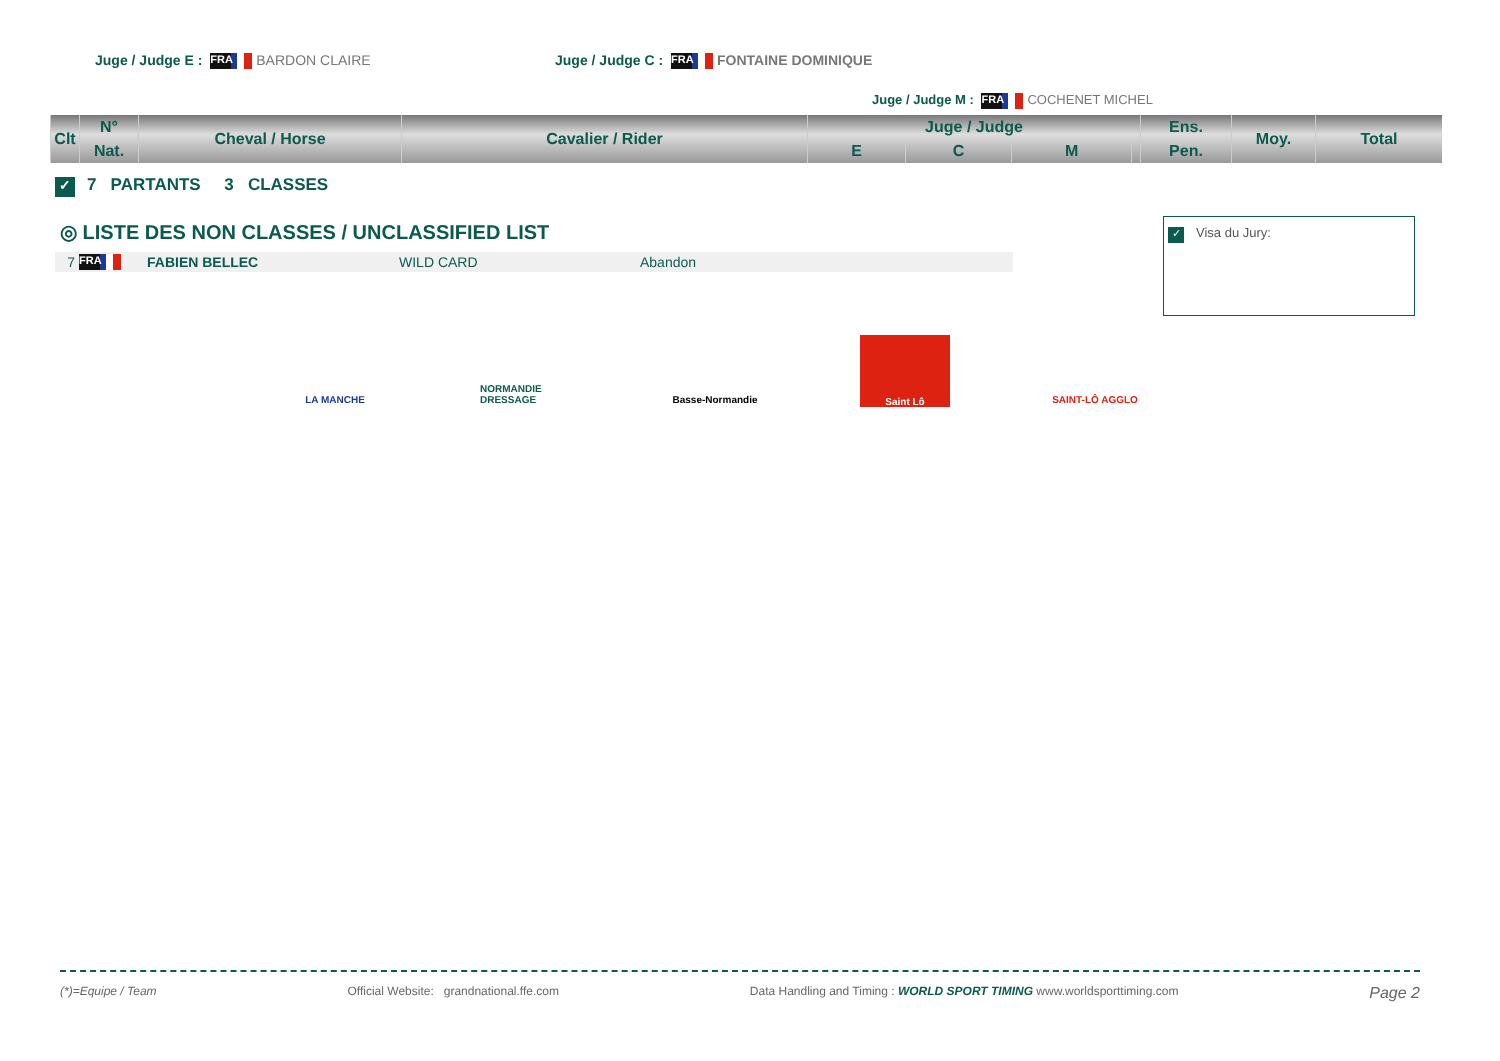Juge / Judge E : FRA BARDON CLAIRE Juge / Judge C : FRA FONTAINE DOMINIQUE
Juge / Judge M : FRA COCHENET MICHEL
| Clt | N° | Cheval / Horse | Cavalier / Rider | Juge / Judge | | | | Ens. | Moy. | Total |
| --- | --- | --- | --- | --- | --- | --- | --- | --- | --- | --- |
| | Nat. | | | E | C | M | | Pen. | | |
✓ 7 PARTANTS 3 CLASSES
◎ LISTE DES NON CLASSES / UNCLASSIFIED LIST
7 FRA FABIEN BELLEC WILD CARD Abandon
✓ Visa du Jury:
LA MANCHE NORMANDIE DRESSAGE
Basse-Normandie
Saint Lô
SAINT-LÔ AGGLO
(*)=Equipe / Team Official Website: grandnational.ffe.com Data Handling and Timing : WORLD SPORT TIMING www.worldsporttiming.com Page 2